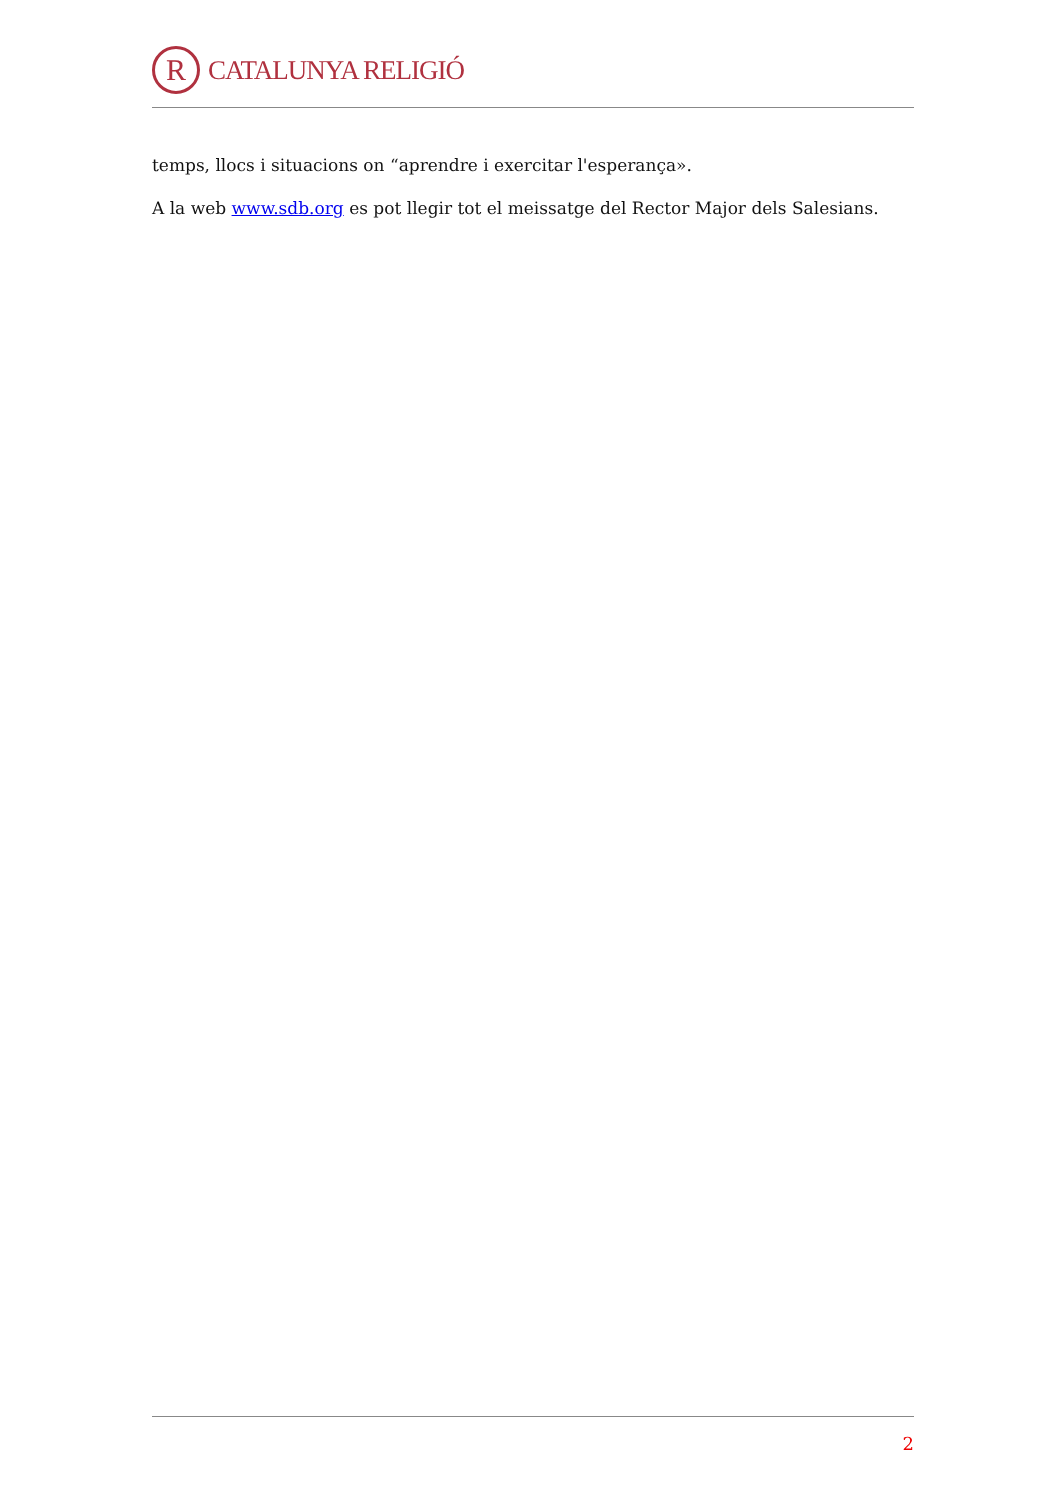R
CATALUNYA RELIGIÓ
temps, llocs i situacions on “aprendre i exercitar l'esperança».
A la web www.sdb.org es pot llegir tot el meissatge del Rector Major dels Salesians.
2